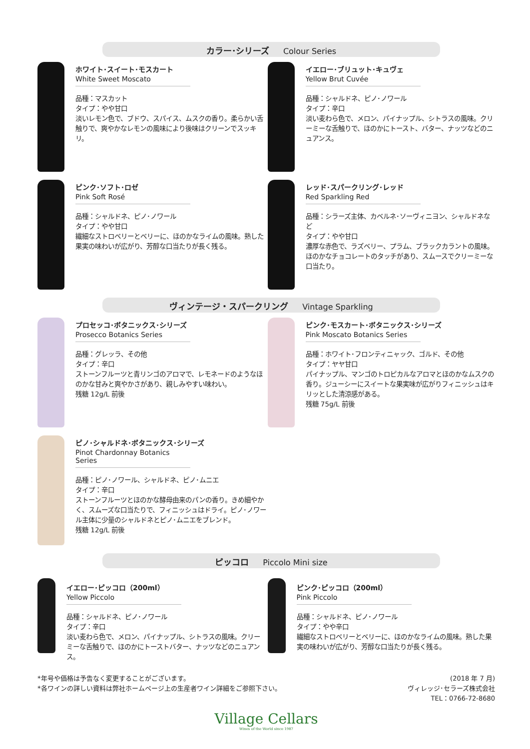カラー･シリーズ Colour Series
ホワイト･スイート･モスカート
White Sweet Moscato
品種：マスカット
タイプ：やや甘口
淡いレモン色で、ブドウ、スパイス、ムスクの香り。柔らかい舌触りで、爽やかなレモンの風味により後味はクリーンでスッキリ。
イエロー･ブリュット･キュヴェ
Yellow Brut Cuvée
品種：シャルドネ、ピノ･ノワール
タイプ：辛口
淡い麦わら色で、メロン、パイナップル、シトラスの風味。クリーミーな舌触りで、ほのかにトースト、バター、ナッツなどのニュアンス。
ピンク･ソフト･ロゼ
Pink Soft Rosé
品種：シャルドネ、ピノ･ノワール
タイプ：やや甘口
繊細なストロベリーとベリーに、ほのかなライムの風味。熟した果実の味わいが広がり、芳醇な口当たりが長く残る。
レッド･スパークリング･レッド
Red Sparkling Red
品種：シラーズ主体、カベルネ･ソーヴィニヨン、シャルドネなど
タイプ：やや甘口
濃厚な赤色で、ラズベリー、プラム、ブラックカラントの風味。ほのかなチョコレートのタッチがあり、スムースでクリーミーな口当たり。
ヴィンテージ・スパークリング Vintage Sparkling
プロセッコ･ボタニックス･シリーズ
Prosecco Botanics Series
品種：グレッラ、その他
タイプ：辛口
ストーンフルーツと青リンゴのアロマで、レモネードのようなほのかな甘みと爽やかさがあり、親しみやすい味わい。
残糖 12g/L 前後
ピンク･モスカート･ボタニックス･シリーズ
Pink Moscato Botanics Series
品種：ホワイト･フロンティニャック、ゴルド、その他
タイプ：ヤヤ甘口
パイナップル、マンゴのトロピカルなアロマとほのかなムスクの香り。ジューシーにスイートな果実味が広がりフィニッシュはキリッとした清涼感がある。
残糖 75g/L 前後
ピノ･シャルドネ･ボタニックス･シリーズ
Pinot Chardonnay Botanics Series
品種：ピノ･ノワール、シャルドネ、ピノ･ムニエ
タイプ：辛口
ストーンフルーツとほのかな酵母由来のパンの香り。きめ細やかく、スムーズな口当たりで、フィニッシュはドライ。ピノ･ノワール主体に少量のシャルドネとピノ･ムニエをブレンド。
残糖 12g/L 前後
ピッコロ Piccolo Mini size
イエロー･ピッコロ（200ml）
Yellow Piccolo
品種：シャルドネ、ピノ･ノワール
タイプ：辛口
淡い麦わら色で、メロン、パイナップル、シトラスの風味。クリーミーな舌触りで、ほのかにトーストバター、ナッツなどのニュアンス。
ピンク･ピッコロ（200ml）
Pink Piccolo
品種：シャルドネ、ピノ･ノワール
タイプ：やや辛口
繊細なストロベリーとベリーに、ほのかなライムの風味。熟した果実の味わいが広がり、芳醇な口当たりが長く残る。
*年号や価格は予告なく変更することがございます。
*各ワインの詳しい資料は弊社ホームページ上の生産者ワイン詳細をご参照下さい。
(2018 年 7 月)
ヴィレッジ･セラーズ株式会社
TEL：0766-72-8680
Village Cellars
Wines of the World since 1987